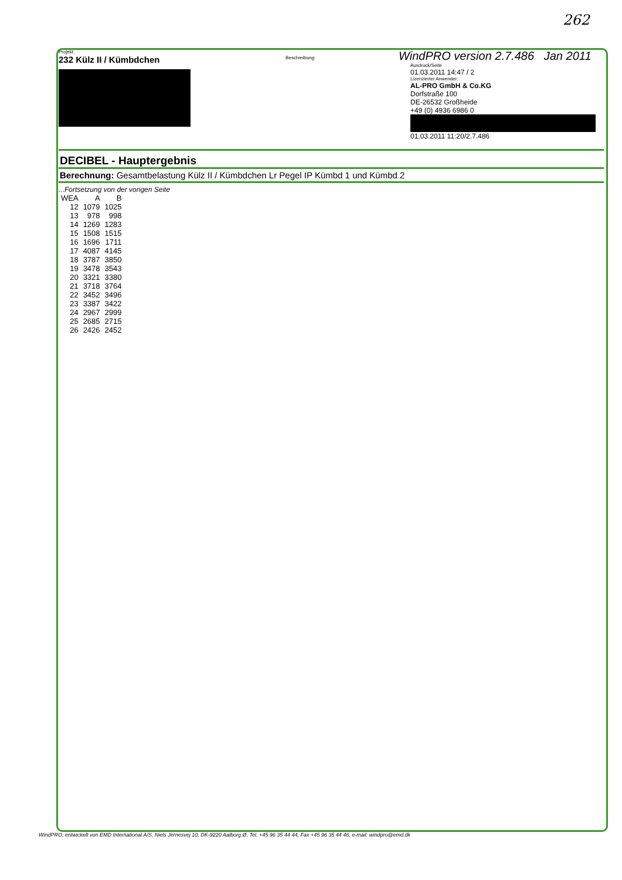262
Projekt:
232 Külz II / Kümbdchen
Beschreibung:
WindPRO version 2.7.486 Jan 2011
Ausdruck/Seite
01.03.2011 14:47 / 2
Lizenzierter Anwender:
AL-PRO GmbH & Co.KG
Dorfstraße 100
DE-26532 Großheide
+49 (0) 4936 6986 0
01.03.2011 11:20/2.7.486
DECIBEL - Hauptergebnis
Berechnung: Gesamtbelastung Külz II / Kümbdchen Lr Pegel IP Kümbd 1 und Kümbd 2
...Fortsetzung von der vorigen Seite
| WEA | A | B |
| --- | --- | --- |
| 12 | 1079 | 1025 |
| 13 | 978 | 998 |
| 14 | 1269 | 1283 |
| 15 | 1508 | 1515 |
| 16 | 1696 | 1711 |
| 17 | 4087 | 4145 |
| 18 | 3787 | 3850 |
| 19 | 3478 | 3543 |
| 20 | 3321 | 3380 |
| 21 | 3718 | 3764 |
| 22 | 3452 | 3496 |
| 23 | 3387 | 3422 |
| 24 | 2967 | 2999 |
| 25 | 2685 | 2715 |
| 26 | 2426 | 2452 |
WindPRO, entwickelt von EMD International A/S, Niels Jernesvej 10, DK-9220 Aalborg Ø, Tel. +45 96 35 44 44, Fax +45 96 35 44 46, e-mail: windpro@emd.dk